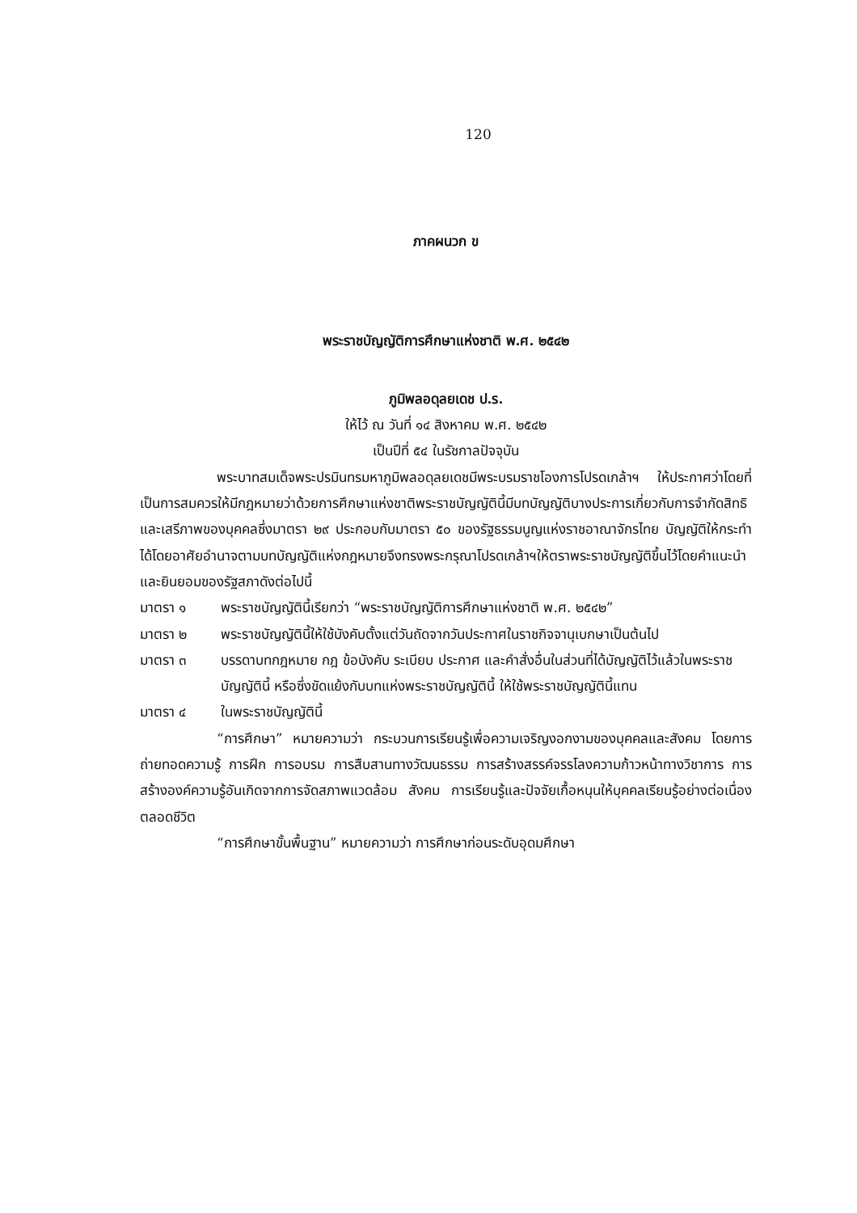120
ภาคผนวก ข
พระราชบัญญัติการศึกษาแห่งชาติ พ.ศ. ๒๕๔๒
ภูมิพลอดุลยเดช ป.ร.
ให้ไว้ ณ วันที่ ๑๔ สิงหาคม พ.ศ. ๒๕๔๒
เป็นปีที่ ๕๔ ในรัชกาลปัจจุบัน
พระบาทสมเด็จพระปรมินทรมหาภูมิพลอดุลยเดชมีพระบรมราชโองการโปรดเกล้าฯ ให้ประกาศว่าโดยที่เป็นการสมควรให้มีกฎหมายว่าด้วยการศึกษาแห่งชาติพระราชบัญญัตินี้มีบทบัญญัติบางประการเกี่ยวกับการจำกัดสิทธิและเสรีภาพของบุคคลซึ่งมาตรา ๒๙ ประกอบกับมาตรา ๕๐ ของรัฐธรรมนูญแห่งราชอาณาจักรไทย บัญญัติให้กระทำได้โดยอาศัยอำนาจตามบทบัญญัติแห่งกฎหมายจึงทรงพระกรุณาโปรดเกล้าฯให้ตราพระราชบัญญัติขึ้นไว้โดยคำแนะนำและยินยอมของรัฐสภาดังต่อไปนี้
มาตรา ๑ พระราชบัญญัตินี้เรียกว่า “พระราชบัญญัติการศึกษาแห่งชาติ พ.ศ. ๒๕๔๒”
มาตรา ๒ พระราชบัญญัตินี้ให้ใช้บังคับตั้งแต่วันถัดจากวันประกาศในราชกิจจานุเบกษาเป็นต้นไป
มาตรา ๓ บรรดาบทกฎหมาย กฎ ข้อบังคับ ระเบียบ ประกาศ และคำสั่งอื่นในส่วนที่ได้บัญญัติไว้แล้วในพระราชบัญญัตินี้ หรือซึ่งขัดแย้งกับบทแห่งพระราชบัญญัตินี้ ให้ใช้พระราชบัญญัตินี้แทน
มาตรา ๔ ในพระราชบัญญัตินี้
“การศึกษา” หมายความว่า กระบวนการเรียนรู้เพื่อความเจริญงอกงามของบุคคลและสังคม โดยการถ่ายทอดความรู้ การฝึก การอบรม การสืบสานทางวัฒนธรรม การสร้างสรรค์จรรโลงความก้าวหน้าทางวิชาการ การสร้างองค์ความรู้อันเกิดจากการจัดสภาพแวดล้อม สังคม การเรียนรู้และปัจจัยเกื้อหนุนให้บุคคลเรียนรู้อย่างต่อเนื่องตลอดชีวิต
“การศึกษาขั้นพื้นฐาน” หมายความว่า การศึกษาก่อนระดับอุดมศึกษา